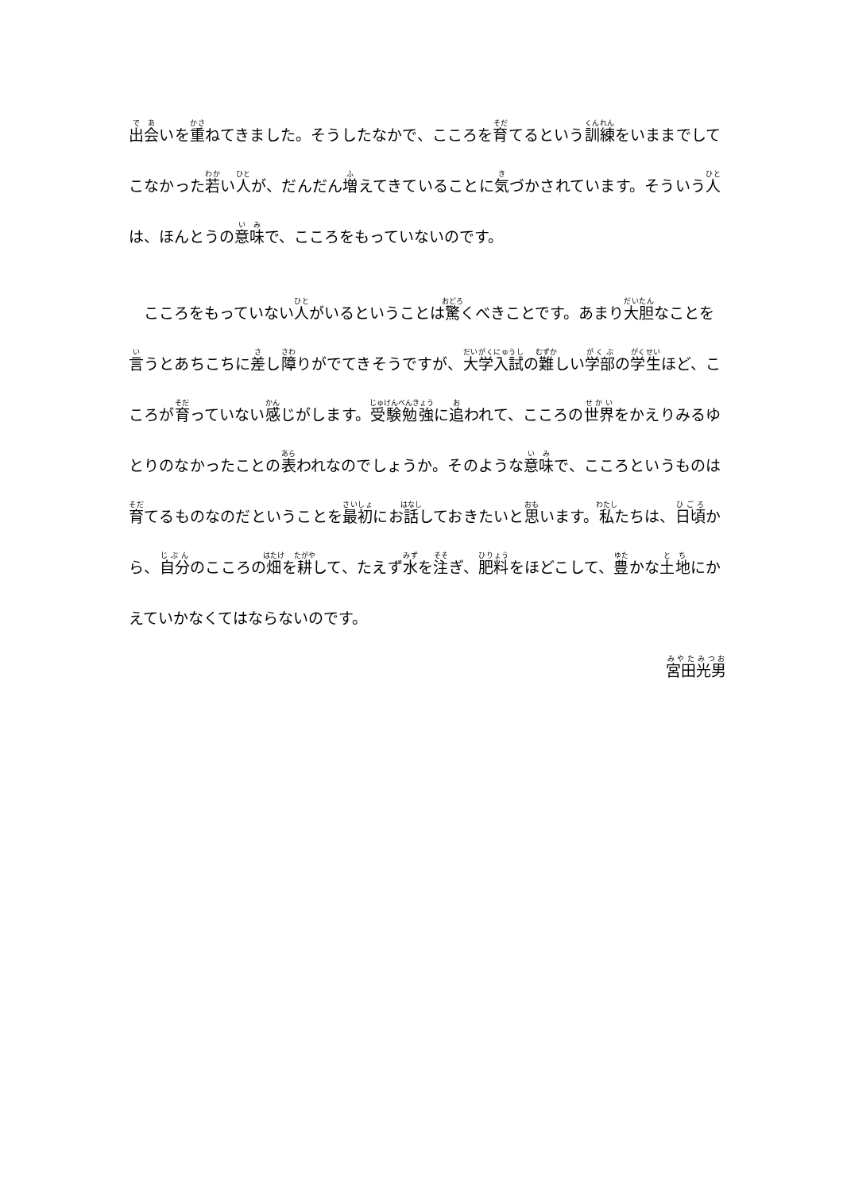出会いを重ねてきました。そうしたなかで、こころを育てるという訓練をいままでしてこなかった若い人が、だんだん増えてきていることに気づかされています。そういう人は、ほんとうの意味で、こころをもっていないのです。
　こころをもっていない人がいるということは驚くべきことです。あまり大胆なことを言うとあちこちに差し障りがでてきそうですが、大学入試の難しい学部の学生ほど、こころが育っていない感じがします。受験勉強に追われて、こころの世界をかえりみるゆとりのなかったことの表われなのでしょうか。そのような意味で、こころというものは育てるものなのだということを最初にお話しておきたいと思います。私たちは、日頃から、自分のこころの畑を耕して、たえず水を注ぎ、肥料をほどこして、豊かな土地にかえていかなくてはならないのです。
宮田光男